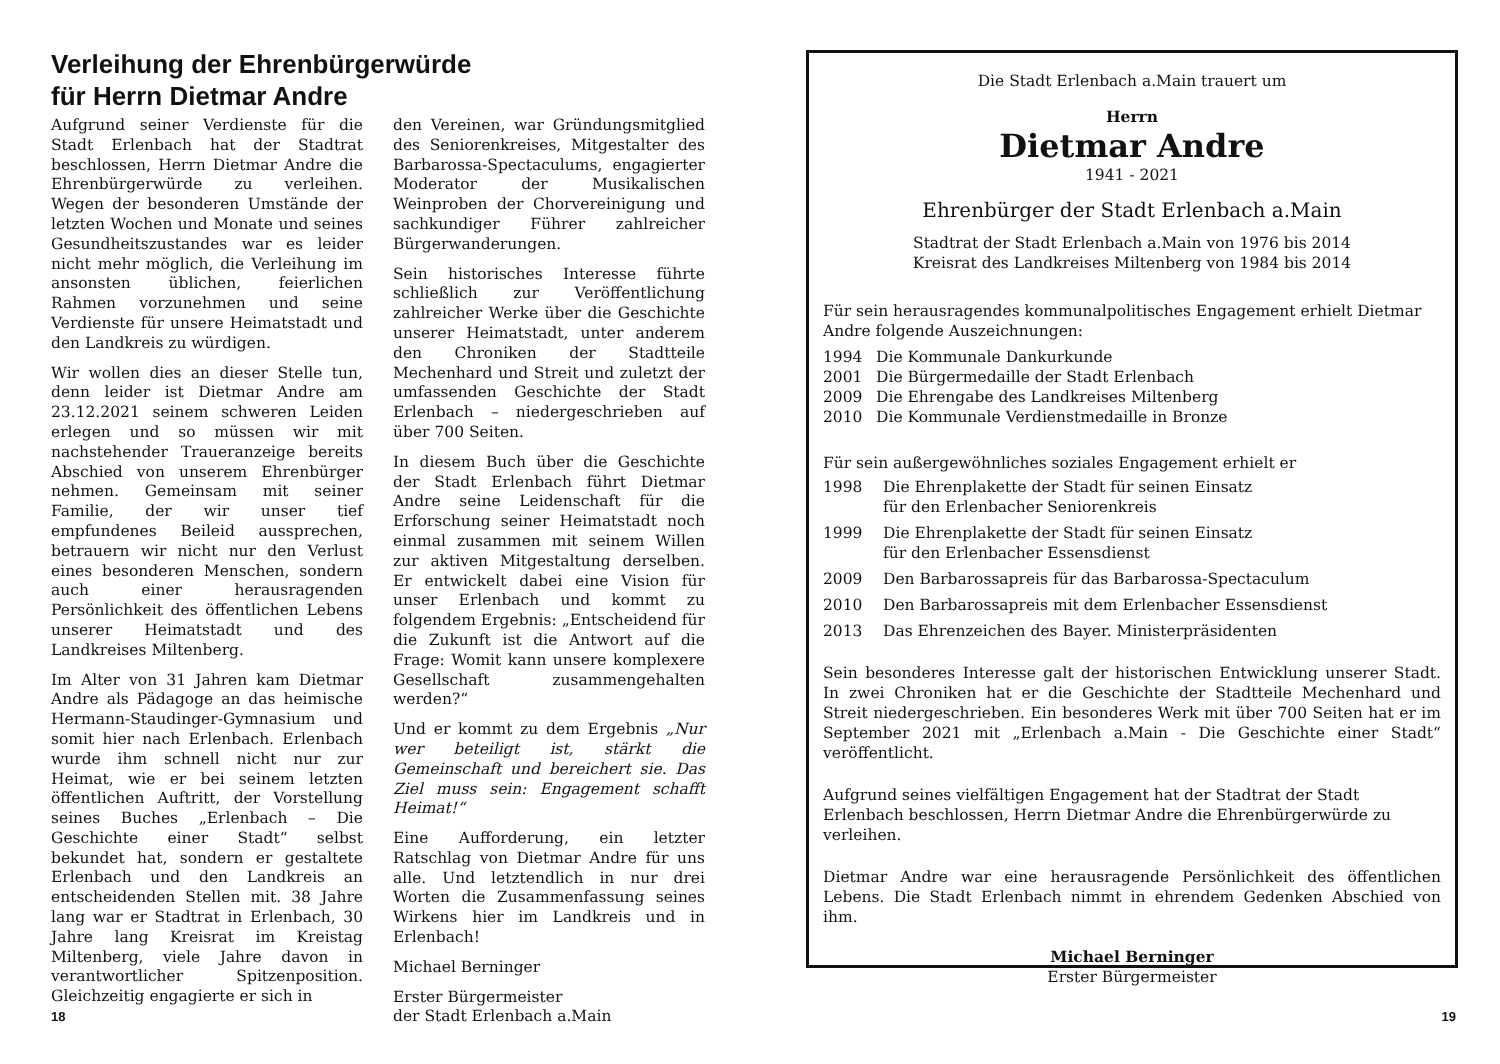Verleihung der Ehrenbürgerwürde
für Herrn Dietmar Andre
Aufgrund seiner Verdienste für die Stadt Erlenbach hat der Stadtrat beschlossen, Herrn Dietmar Andre die Ehrenbürgerwürde zu verleihen. Wegen der besonderen Umstände der letzten Wochen und Monate und seines Gesundheitszustandes war es leider nicht mehr möglich, die Verleihung im ansonsten üblichen, feierlichen Rahmen vorzunehmen und seine Verdienste für unsere Heimatstadt und den Landkreis zu würdigen.
Wir wollen dies an dieser Stelle tun, denn leider ist Dietmar Andre am 23.12.2021 seinem schweren Leiden erlegen und so müssen wir mit nachstehender Traueranzeige bereits Abschied von unserem Ehrenbürger nehmen. Gemeinsam mit seiner Familie, der wir unser tief empfundenes Beileid aussprechen, betrauern wir nicht nur den Verlust eines besonderen Menschen, sondern auch einer herausragenden Persönlichkeit des öffentlichen Lebens unserer Heimatstadt und des Landkreises Miltenberg.
Im Alter von 31 Jahren kam Dietmar Andre als Pädagoge an das heimische Hermann-Staudinger-Gymnasium und somit hier nach Erlenbach. Erlenbach wurde ihm schnell nicht nur zur Heimat, wie er bei seinem letzten öffentlichen Auftritt, der Vorstellung seines Buches „Erlenbach – Die Geschichte einer Stadt“ selbst bekundet hat, sondern er gestaltete Erlenbach und den Landkreis an entscheidenden Stellen mit. 38 Jahre lang war er Stadtrat in Erlenbach, 30 Jahre lang Kreisrat im Kreistag Miltenberg, viele Jahre davon in verantwortlicher Spitzenposition. Gleichzeitig engagierte er sich in
den Vereinen, war Gründungsmitglied des Seniorenkreises, Mitgestalter des Barbarossa-Spectaculums, engagierter Moderator der Musikalischen Weinproben der Chorvereinigung und sachkundiger Führer zahlreicher Bürgerwanderungen.
Sein historisches Interesse führte schließlich zur Veröffentlichung zahlreicher Werke über die Geschichte unserer Heimatstadt, unter anderem den Chroniken der Stadtteile Mechenhard und Streit und zuletzt der umfassenden Geschichte der Stadt Erlenbach – niedergeschrieben auf über 700 Seiten.
In diesem Buch über die Geschichte der Stadt Erlenbach führt Dietmar Andre seine Leidenschaft für die Erforschung seiner Heimatstadt noch einmal zusammen mit seinem Willen zur aktiven Mitgestaltung derselben. Er entwickelt dabei eine Vision für unser Erlenbach und kommt zu folgendem Ergebnis: „Entscheidend für die Zukunft ist die Antwort auf die Frage: Womit kann unsere komplexere Gesellschaft zusammengehalten werden?“
Und er kommt zu dem Ergebnis „Nur wer beteiligt ist, stärkt die Gemeinschaft und bereichert sie. Das Ziel muss sein: Engagement schafft Heimat!“
Eine Aufforderung, ein letzter Ratschlag von Dietmar Andre für uns alle. Und letztendlich in nur drei Worten die Zusammenfassung seines Wirkens hier im Landkreis und in Erlenbach!
Michael Berninger
Erster Bürgermeister
der Stadt Erlenbach a.Main
18
Die Stadt Erlenbach a.Main trauert um
Herrn
Dietmar Andre
1941 - 2021
Ehrenbürger der Stadt Erlenbach a.Main
Stadtrat der Stadt Erlenbach a.Main von 1976 bis 2014
Kreisrat des Landkreises Miltenberg von 1984 bis 2014
Für sein herausragendes kommunalpolitisches Engagement erhielt Dietmar Andre folgende Auszeichnungen:
1994 Die Kommunale Dankurkunde
2001 Die Bürgermedaille der Stadt Erlenbach
2009 Die Ehrengabe des Landkreises Miltenberg
2010 Die Kommunale Verdienstmedaille in Bronze
Für sein außergewöhnliches soziales Engagement erhielt er
1998 Die Ehrenplakette der Stadt für seinen Einsatz
für den Erlenbacher Seniorenkreis
1999 Die Ehrenplakette der Stadt für seinen Einsatz
für den Erlenbacher Essensdienst
2009 Den Barbarossapreis für das Barbarossa-Spectaculum
2010 Den Barbarossapreis mit dem Erlenbacher Essensdienst
2013 Das Ehrenzeichen des Bayer. Ministerpräsidenten
Sein besonderes Interesse galt der historischen Entwicklung unserer Stadt. In zwei Chroniken hat er die Geschichte der Stadtteile Mechenhard und Streit niedergeschrieben. Ein besonderes Werk mit über 700 Seiten hat er im September 2021 mit „Erlenbach a.Main - Die Geschichte einer Stadt“ veröffentlicht.
Aufgrund seines vielfältigen Engagement hat der Stadtrat der Stadt Erlenbach beschlossen, Herrn Dietmar Andre die Ehrenbürgerwürde zu verleihen.
Dietmar Andre war eine herausragende Persönlichkeit des öffentlichen Lebens. Die Stadt Erlenbach nimmt in ehrendem Gedenken Abschied von ihm.
Michael Berninger
Erster Bürgermeister
19